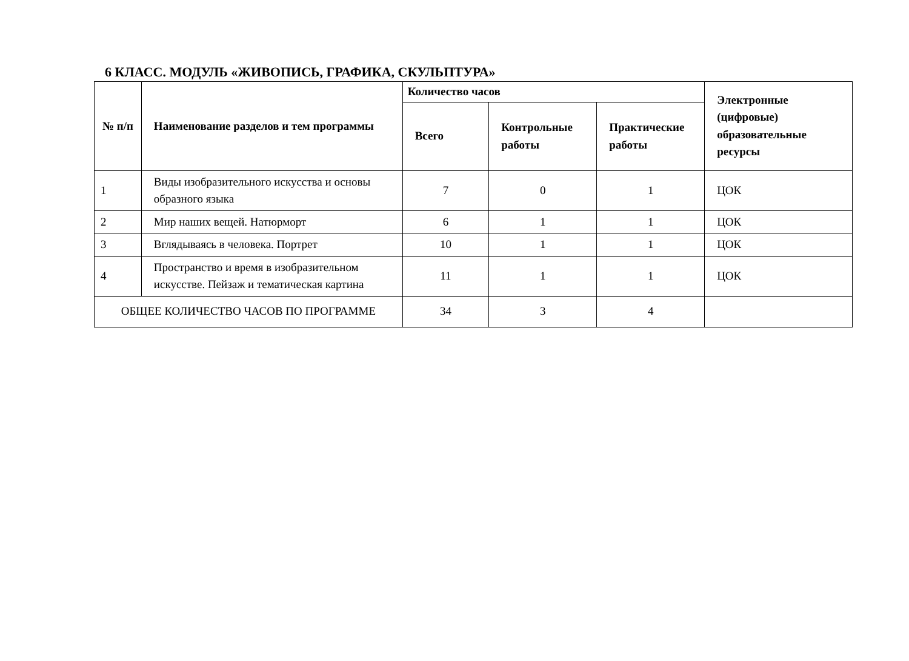6 КЛАСС. МОДУЛЬ «ЖИВОПИСЬ, ГРАФИКА, СКУЛЬПТУРА»
| № п/п | Наименование разделов и тем программы | Количество часов | | | Электронные (цифровые) образовательные ресурсы |
| --- | --- | --- | --- | --- | --- |
| | | Всего | Контрольные работы | Практические работы | |
| 1 | Виды изобразительного искусства и основы образного языка | 7 | 0 | 1 | ЦОК |
| 2 | Мир наших вещей. Натюрморт | 6 | 1 | 1 | ЦОК |
| 3 | Вглядываясь в человека. Портрет | 10 | 1 | 1 | ЦОК |
| 4 | Пространство и время в изобразительном искусстве. Пейзаж и тематическая картина | 11 | 1 | 1 | ЦОК |
| ОБЩЕЕ КОЛИЧЕСТВО ЧАСОВ ПО ПРОГРАММЕ | | 34 | 3 | 4 | |